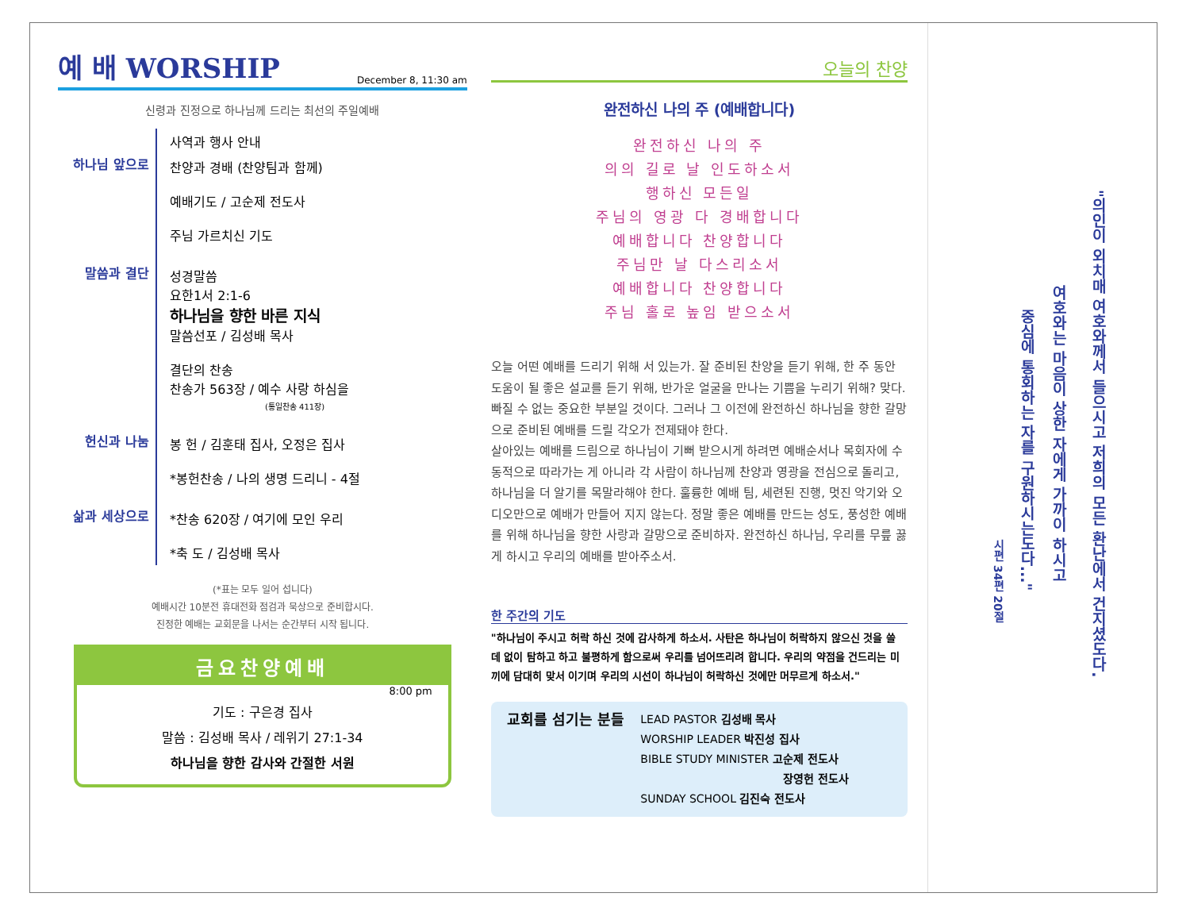예 배 WORSHIP December 8, 11:30 am
신령과 진정으로 하나님께 드리는 최선의 주일예배
사역과 행사 안내
하나님 앞으로
찬양과 경배 (찬양팀과 함께)
예배기도 / 고순제 전도사
주님 가르치신 기도
말씀과 결단
성경말씀
요한1서 2:1-6
하나님을 향한 바른 지식
말씀선포 / 김성배 목사
결단의 찬송
찬송가 563장 / 예수 사랑 하심을
(통일찬송 411장)
헌신과 나눔
봉 헌 / 김훈태 집사, 오정은 집사
*봉헌찬송 / 나의 생명 드리니 - 4절
삶과 세상으로
*찬송 620장 / 여기에 모인 우리
*축 도 / 김성배 목사
(*표는 모두 일어 섭니다)
예배시간 10분전 휴대전화 점검과 묵상으로 준비합시다.
진정한 예배는 교회문을 나서는 순간부터 시작 됩니다.
금요찬양예배
8:00 pm
기도 : 구은경 집사
말씀 : 김성배 목사 / 레위기 27:1-34
하나님을 향한 감사와 간절한 서원
오늘의 찬양
완전하신 나의 주 (예배합니다)
완전하신 나의 주
의의 길로 날 인도하소서
행하신 모든일
주님의 영광 다 경배합니다
예배합니다 찬양합니다
주님만 날 다스리소서
예배합니다 찬양합니다
주님 홀로 높임 받으소서
오늘 어떤 예배를 드리기 위해 서 있는가. 잘 준비된 찬양을 듣기 위해, 한 주 동안 도움이 될 좋은 설교를 듣기 위해, 반가운 얼굴을 만나는 기쁨을 누리기 위해? 맞다. 빠질 수 없는 중요한 부분일 것이다. 그러나 그 이전에 완전하신 하나님을 향한 갈망으로 준비된 예배를 드릴 각오가 전제돼야 한다.
살아있는 예배를 드림으로 하나님이 기뻐 받으시게 하려면 예배순서나 목회자에 수동적으로 따라가는 게 아니라 각 사람이 하나님께 찬양과 영광을 전심으로 돌리고, 하나님을 더 알기를 목말라해야 한다. 훌륭한 예배 팀, 세련된 진행, 멋진 악기와 오디오만으로 예배가 만들어 지지 않는다. 정말 좋은 예배를 만드는 성도, 풍성한 예배를 위해 하나님을 향한 사랑과 갈망으로 준비하자. 완전하신 하나님, 우리를 무릎 꿇게 하시고 우리의 예배를 받아주소서.
한 주간의 기도
"하나님이 주시고 허락 하신 것에 감사하게 하소서. 사탄은 하나님이 허락하지 않으신 것을 쓸 데 없이 탐하고 하고 불평하게 함으로써 우리를 넘어뜨리려 합니다. 우리의 약점을 건드리는 미끼에 담대히 맞서 이기며 우리의 시선이 하나님이 허락하신 것에만 머무르게 하소서."
교회를 섬기는 분들
LEAD PASTOR 김성배 목사
WORSHIP LEADER 박진성 집사
BIBLE STUDY MINISTER 고순제 전도사
장영헌 전도사
SUNDAY SCHOOL 김진숙 전도사
"의인이 외치매 여호와께서 들으시고 저희의 모든 환난에서 건지셨도다.
여호와는 마음이 상한 자에게 가까이 하시고
중심에 통회하는 자를 구원하시는도다..."
시편 34편 20절